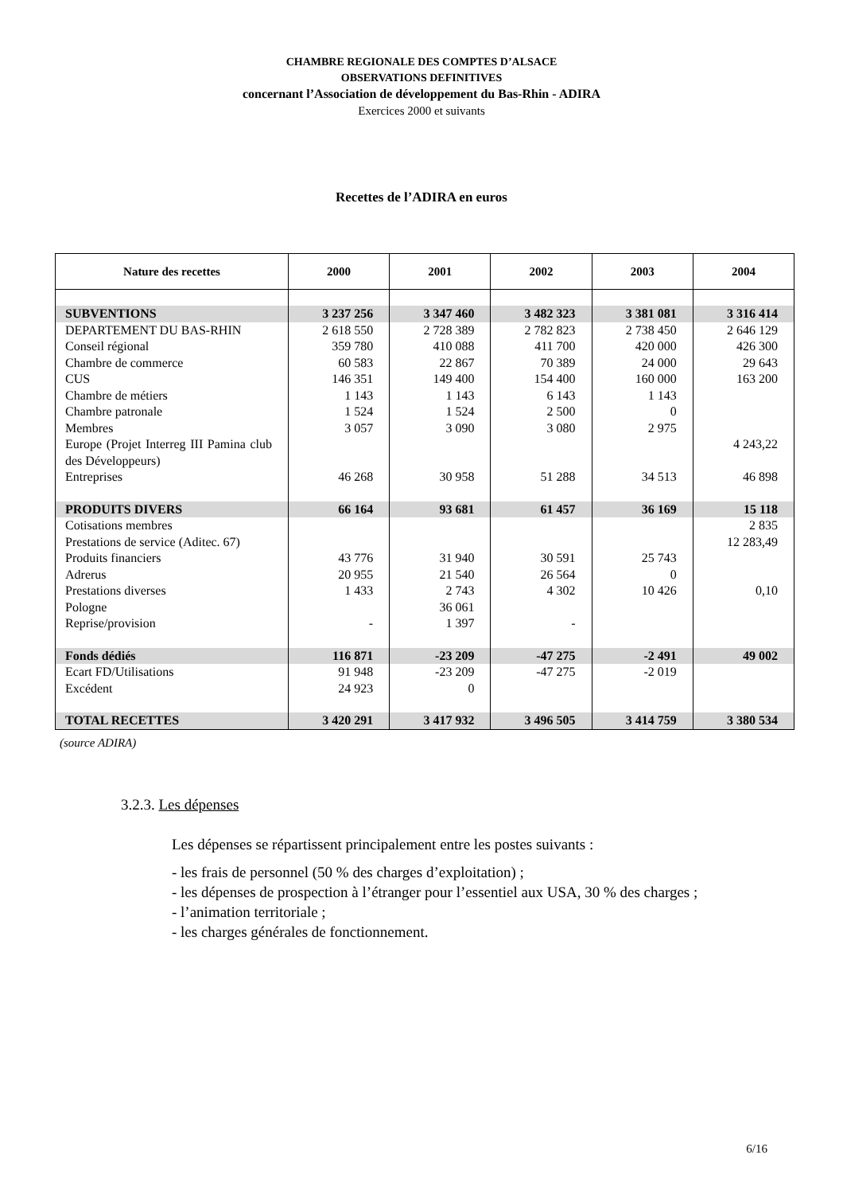CHAMBRE REGIONALE DES COMPTES D’ALSACE
OBSERVATIONS DEFINITIVES
concernant l’Association de développement du Bas-Rhin - ADIRA
Exercices 2000 et suivants
Recettes de l’ADIRA en euros
| Nature des recettes | 2000 | 2001 | 2002 | 2003 | 2004 |
| --- | --- | --- | --- | --- | --- |
| SUBVENTIONS | 3 237 256 | 3 347 460 | 3 482 323 | 3 381 081 | 3 316 414 |
| DEPARTEMENT DU BAS-RHIN | 2 618 550 | 2 728 389 | 2 782 823 | 2 738 450 | 2 646 129 |
| Conseil régional | 359 780 | 410 088 | 411 700 | 420 000 | 426 300 |
| Chambre de commerce | 60 583 | 22 867 | 70 389 | 24 000 | 29 643 |
| CUS | 146 351 | 149 400 | 154 400 | 160 000 | 163 200 |
| Chambre de métiers | 1 143 | 1 143 | 6 143 | 1 143 | |
| Chambre patronale | 1 524 | 1 524 | 2 500 | 0 | |
| Membres | 3 057 | 3 090 | 3 080 | 2 975 | |
| Europe (Projet Interreg III Pamina club des Développeurs) | | | | | 4 243,22 |
| Entreprises | 46 268 | 30 958 | 51 288 | 34 513 | 46 898 |
| PRODUITS DIVERS | 66 164 | 93 681 | 61 457 | 36 169 | 15 118 |
| Cotisations membres | | | | | 2 835 |
| Prestations de service (Aditec. 67) | | | | | 12 283,49 |
| Produits financiers | 43 776 | 31 940 | 30 591 | 25 743 | |
| Adrerus | 20 955 | 21 540 | 26 564 | 0 | |
| Prestations diverses | 1 433 | 2 743 | 4 302 | 10 426 | 0,10 |
| Pologne | | 36 061 | | | |
| Reprise/provision | - | 1 397 | - | | |
| Fonds dédiés | 116 871 | -23 209 | -47 275 | -2 491 | 49 002 |
| Ecart FD/Utilisations | 91 948 | -23 209 | -47 275 | -2 019 | |
| Excédent | 24 923 | 0 | | | |
| TOTAL RECETTES | 3 420 291 | 3 417 932 | 3 496 505 | 3 414 759 | 3 380 534 |
(source ADIRA)
3.2.3. Les dépenses
Les dépenses se répartissent principalement entre les postes suivants :
- les frais de personnel (50 % des charges d’exploitation) ;
- les dépenses de prospection à l’étranger pour l’essentiel aux USA, 30 % des charges ;
- l’animation territoriale ;
- les charges générales de fonctionnement.
6/16